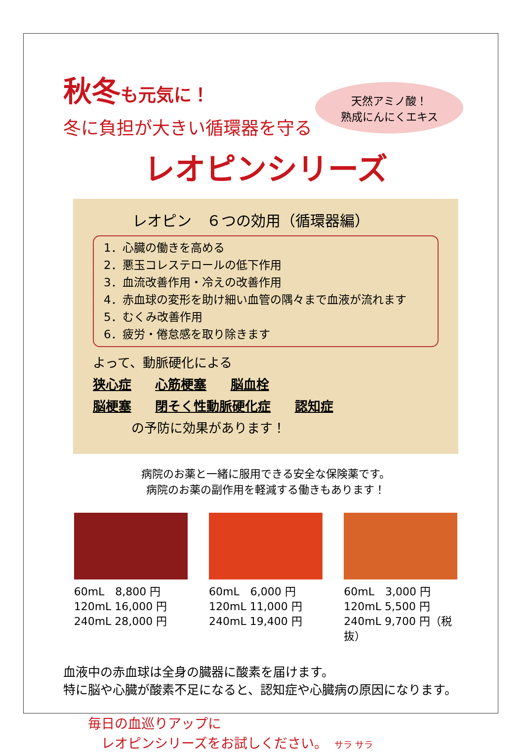秋冬も元気に！
冬に負担が大きい循環器を守る
天然アミノ酸！
熟成にんにくエキス
レオピンシリーズ
レオピン　６つの効用（循環器編）
1．心臓の働きを高める
2．悪玉コレステロールの低下作用
3．血流改善作用・冷えの改善作用
4．赤血球の変形を助け細い血管の隅々まで血液が流れます
5．むくみ改善作用
6．疲労・倦怠感を取り除きます
よって、動脈硬化による
狭心症 心筋梗塞 脳血栓
脳梗塞 閉そく性動脈硬化症 認知症
　　　の予防に効果があります！
病院のお薬と一緒に服用できる安全な保険薬です。
病院のお薬の副作用を軽減する働きもあります！
60mL　8,800 円
120mL 16,000 円
240mL 28,000 円
60mL　6,000 円
120mL 11,000 円
240mL 19,400 円
60mL　3,000 円
120mL 5,500 円
240mL 9,700 円（税抜）
血液中の赤血球は全身の臓器に酸素を届けます。
特に脳や心臓が酸素不足になると、認知症や心臓病の原因になります。
毎日の血巡りアップに
　レオピンシリーズをお試しください。　サラ サラ